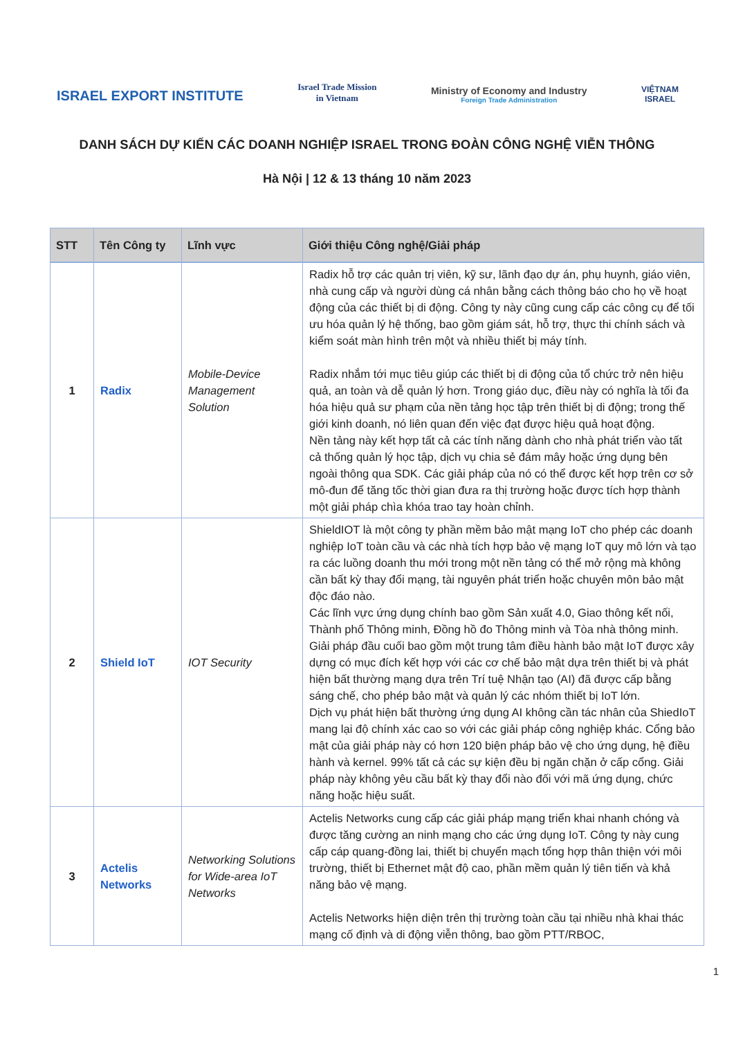ISRAEL EXPORT INSTITUTE
Israel Trade Mission
in Vietnam
Ministry of Economy and Industry
Foreign Trade Administration
VIỆTNAM
ISRAEL
DANH SÁCH DỰ KIẾN CÁC DOANH NGHIỆP ISRAEL TRONG ĐOÀN CÔNG NGHỆ VIỄN THÔNG
Hà Nội | 12 & 13 tháng 10 năm 2023
| STT | Tên Công ty | Lĩnh vực | Giới thiệu Công nghệ/Giải pháp |
| --- | --- | --- | --- |
| 1 | Radix | Mobile-Device Management Solution | Radix hỗ trợ các quản trị viên, kỹ sư, lãnh đạo dự án, phụ huynh, giáo viên, nhà cung cấp và người dùng cá nhân bằng cách thông báo cho họ về hoạt động của các thiết bị di động. Công ty này cũng cung cấp các công cụ để tối ưu hóa quản lý hệ thống, bao gồm giám sát, hỗ trợ, thực thi chính sách và kiểm soát màn hình trên một và nhiều thiết bị máy tính. Radix nhắm tới mục tiêu giúp các thiết bị di động của tổ chức trở nên hiệu quả, an toàn và dễ quản lý hơn. Trong giáo dục, điều này có nghĩa là tối đa hóa hiệu quả sư phạm của nền tảng học tập trên thiết bị di động; trong thế giới kinh doanh, nó liên quan đến việc đạt được hiệu quả hoạt động. Nền tảng này kết hợp tất cả các tính năng dành cho nhà phát triển vào tất cả thống quản lý học tập, dịch vụ chia sẻ đám mây hoặc ứng dụng bên ngoài thông qua SDK. Các giải pháp của nó có thể được kết hợp trên cơ sở mô-đun để tăng tốc thời gian đưa ra thị trường hoặc được tích hợp thành một giải pháp chìa khóa trao tay hoàn chỉnh. |
| 2 | Shield IoT | IOT Security | ShieldIOT là một công ty phần mềm bảo mật mạng IoT cho phép các doanh nghiệp IoT toàn cầu và các nhà tích hợp bảo vệ mạng IoT quy mô lớn và tạo ra các luồng doanh thu mới trong một nền tảng có thể mở rộng mà không cần bất kỳ thay đổi mạng, tài nguyên phát triển hoặc chuyên môn bảo mật độc đáo nào. Các lĩnh vực ứng dụng chính bao gồm Sản xuất 4.0, Giao thông kết nối, Thành phố Thông minh, Đồng hồ đo Thông minh và Tòa nhà thông minh. Giải pháp đầu cuối bao gồm một trung tâm điều hành bảo mật IoT được xây dựng có mục đích kết hợp với các cơ chế bảo mật dựa trên thiết bị và phát hiện bất thường mạng dựa trên Trí tuệ Nhận tạo (AI) đã được cấp bằng sáng chế, cho phép bảo mật và quản lý các nhóm thiết bị IoT lớn. Dịch vụ phát hiện bất thường ứng dụng AI không cần tác nhân của ShiedIoT mang lại độ chính xác cao so với các giải pháp công nghiệp khác. Cổng bảo mật của giải pháp này có hơn 120 biện pháp bảo vệ cho ứng dụng, hệ điều hành và kernel. 99% tất cả các sự kiện đều bị ngăn chặn ở cấp cổng. Giải pháp này không yêu cầu bất kỳ thay đổi nào đối với mã ứng dụng, chức năng hoặc hiệu suất. |
| 3 | Actelis Networks | Networking Solutions for Wide-area IoT Networks | Actelis Networks cung cấp các giải pháp mạng triển khai nhanh chóng và được tăng cường an ninh mạng cho các ứng dụng IoT. Công ty này cung cấp cáp quang-đồng lai, thiết bị chuyển mạch tổng hợp thân thiện với môi trường, thiết bị Ethernet mật độ cao, phần mềm quản lý tiên tiến và khả năng bảo vệ mạng. Actelis Networks hiện diện trên thị trường toàn cầu tại nhiều nhà khai thác mạng cố định và di động viễn thông, bao gồm PTT/RBOC, |
1